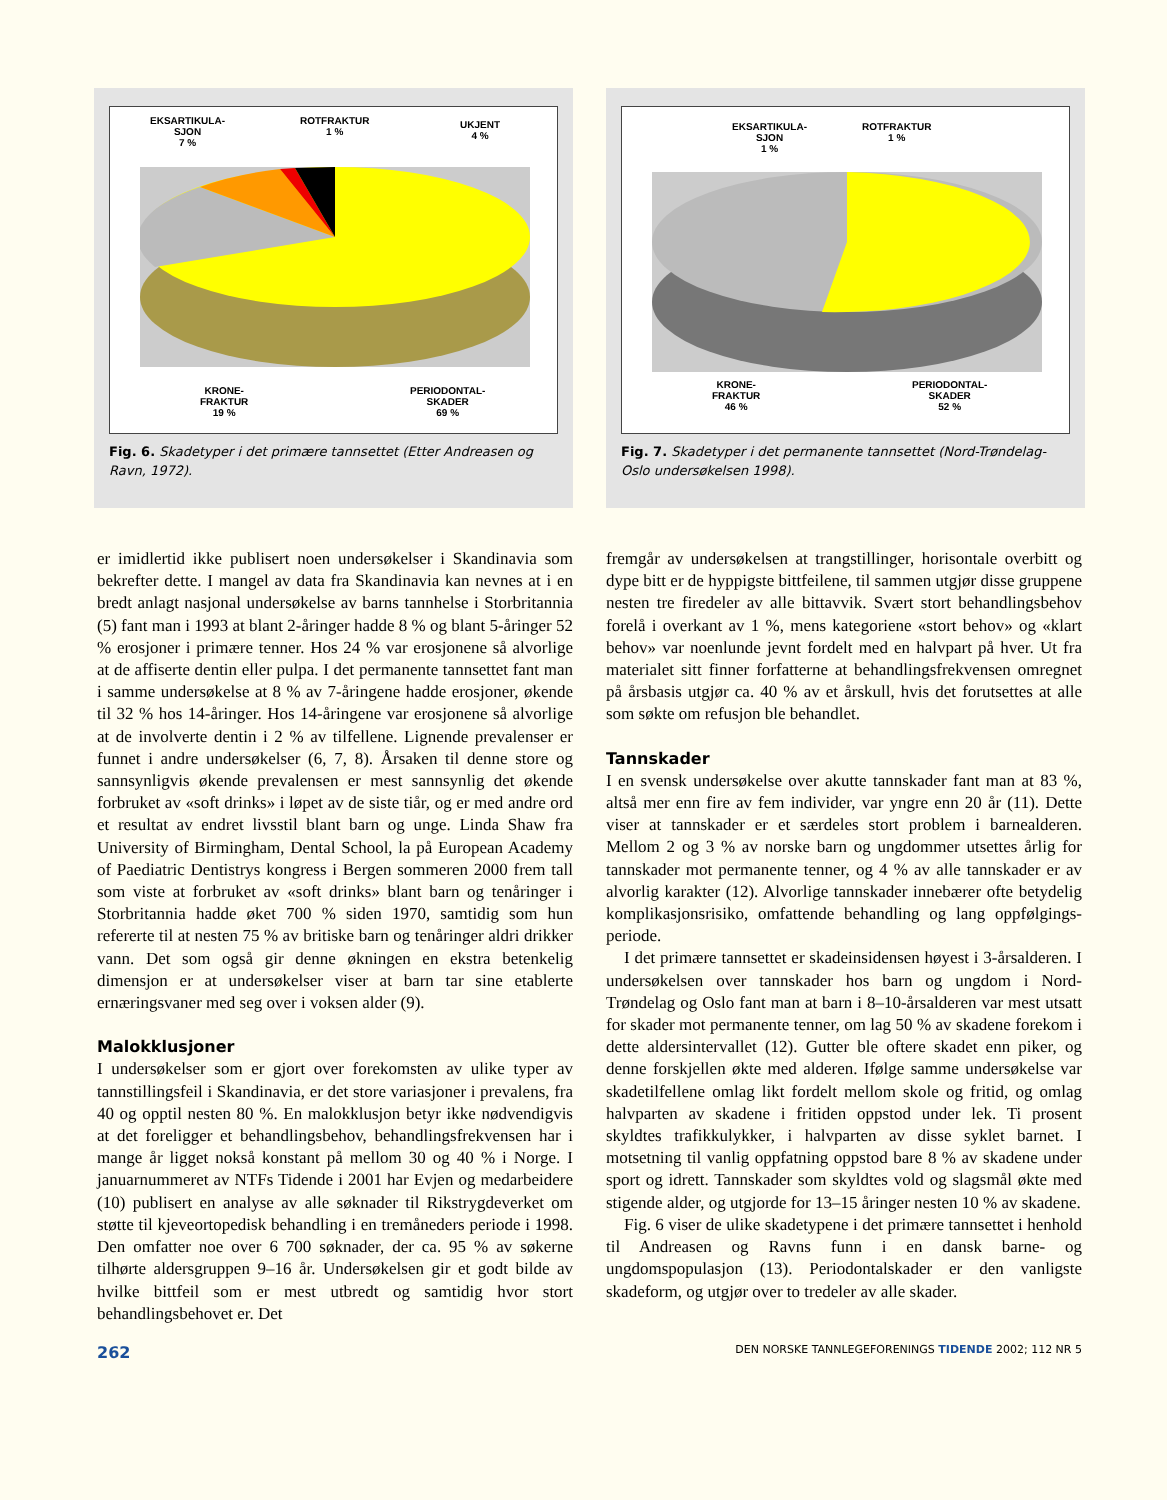EKSARTIKULA-
SJON
7 %
ROTFRAKTUR
1 %
UKJENT
4 %
KRONE-
FRAKTUR
19 %
PERIODONTAL-
SKADER
69 %
Fig. 6. Skadetyper i det primære tannsettet (Etter Andreasen og Ravn, 1972).
EKSARTIKULA-
SJON
1 %
ROTFRAKTUR
1 %
KRONE-
FRAKTUR
46 %
PERIODONTAL-
SKADER
52 %
Fig. 7. Skadetyper i det permanente tannsettet (Nord-Trøndelag-Oslo undersøkelsen 1998).
er imidlertid ikke publisert noen undersøkelser i Skandinavia som bekrefter dette. I mangel av data fra Skandinavia kan nevnes at i en bredt anlagt nasjonal undersøkelse av barns tannhelse i Storbritannia (5) fant man i 1993 at blant 2-åringer hadde 8 % og blant 5-åringer 52 % erosjoner i primære tenner. Hos 24 % var erosjonene så alvorlige at de affiserte dentin eller pulpa. I det permanente tannsettet fant man i samme undersøkelse at 8 % av 7-åringene hadde erosjoner, økende til 32 % hos 14-åringer. Hos 14-åringene var erosjonene så alvorlige at de involverte dentin i 2 % av tilfellene. Lignende prevalenser er funnet i andre undersøkelser (6, 7, 8). Årsaken til denne store og sannsynligvis økende prevalensen er mest sannsynlig det økende forbruket av «soft drinks» i løpet av de siste tiår, og er med andre ord et resultat av endret livsstil blant barn og unge. Linda Shaw fra University of Birmingham, Dental School, la på European Academy of Paediatric Dentistrys kongress i Bergen sommeren 2000 frem tall som viste at forbruket av «soft drinks» blant barn og tenåringer i Storbritannia hadde øket 700 % siden 1970, samtidig som hun refererte til at nesten 75 % av britiske barn og tenåringer aldri drikker vann. Det som også gir denne økningen en ekstra betenkelig dimensjon er at undersøkelser viser at barn tar sine etablerte ernæringsvaner med seg over i voksen alder (9).
Malokklusjoner
I undersøkelser som er gjort over forekomsten av ulike typer av tannstillingsfeil i Skandinavia, er det store variasjoner i prevalens, fra 40 og opptil nesten 80 %. En malokklusjon betyr ikke nødvendigvis at det foreligger et behandlingsbehov, behandlingsfrekvensen har i mange år ligget nokså konstant på mellom 30 og 40 % i Norge. I januarnummeret av NTFs Tidende i 2001 har Evjen og medarbeidere (10) publisert en analyse av alle søknader til Rikstrygdeverket om støtte til kjeveortopedisk behandling i en tremåneders periode i 1998. Den omfatter noe over 6 700 søknader, der ca. 95 % av søkerne tilhørte aldersgruppen 9–16 år. Undersøkelsen gir et godt bilde av hvilke bittfeil som er mest utbredt og samtidig hvor stort behandlingsbehovet er. Det
fremgår av undersøkelsen at trangstillinger, horisontale overbitt og dype bitt er de hyppigste bittfeilene, til sammen utgjør disse gruppene nesten tre firedeler av alle bittavvik. Svært stort behandlingsbehov forelå i overkant av 1 %, mens kategoriene «stort behov» og «klart behov» var noenlunde jevnt fordelt med en halvpart på hver. Ut fra materialet sitt finner forfatterne at behandlingsfrekvensen omregnet på årsbasis utgjør ca. 40 % av et årskull, hvis det forutsettes at alle som søkte om refusjon ble behandlet.
Tannskader
I en svensk undersøkelse over akutte tannskader fant man at 83 %, altså mer enn fire av fem individer, var yngre enn 20 år (11). Dette viser at tannskader er et særdeles stort problem i barnealderen. Mellom 2 og 3 % av norske barn og ungdommer utsettes årlig for tannskader mot permanente tenner, og 4 % av alle tannskader er av alvorlig karakter (12). Alvorlige tannskader innebærer ofte betydelig komplikasjonsrisiko, omfattende behandling og lang oppfølgings-periode.
I det primære tannsettet er skadeinsidensen høyest i 3-årsalderen. I undersøkelsen over tannskader hos barn og ungdom i Nord-Trøndelag og Oslo fant man at barn i 8–10-årsalderen var mest utsatt for skader mot permanente tenner, om lag 50 % av skadene forekom i dette aldersintervallet (12). Gutter ble oftere skadet enn piker, og denne forskjellen økte med alderen. Ifølge samme undersøkelse var skadetilfellene omlag likt fordelt mellom skole og fritid, og omlag halvparten av skadene i fritiden oppstod under lek. Ti prosent skyldtes trafikkulykker, i halvparten av disse syklet barnet. I motsetning til vanlig oppfatning oppstod bare 8 % av skadene under sport og idrett. Tannskader som skyldtes vold og slagsmål økte med stigende alder, og utgjorde for 13–15 åringer nesten 10 % av skadene.
Fig. 6 viser de ulike skadetypene i det primære tannsettet i henhold til Andreasen og Ravns funn i en dansk barne- og ungdomspopulasjon (13). Periodontalskader er den vanligste skadeform, og utgjør over to tredeler av alle skader.
262 DEN NORSKE TANNLEGEFORENINGS TIDENDE 2002; 112 NR 5